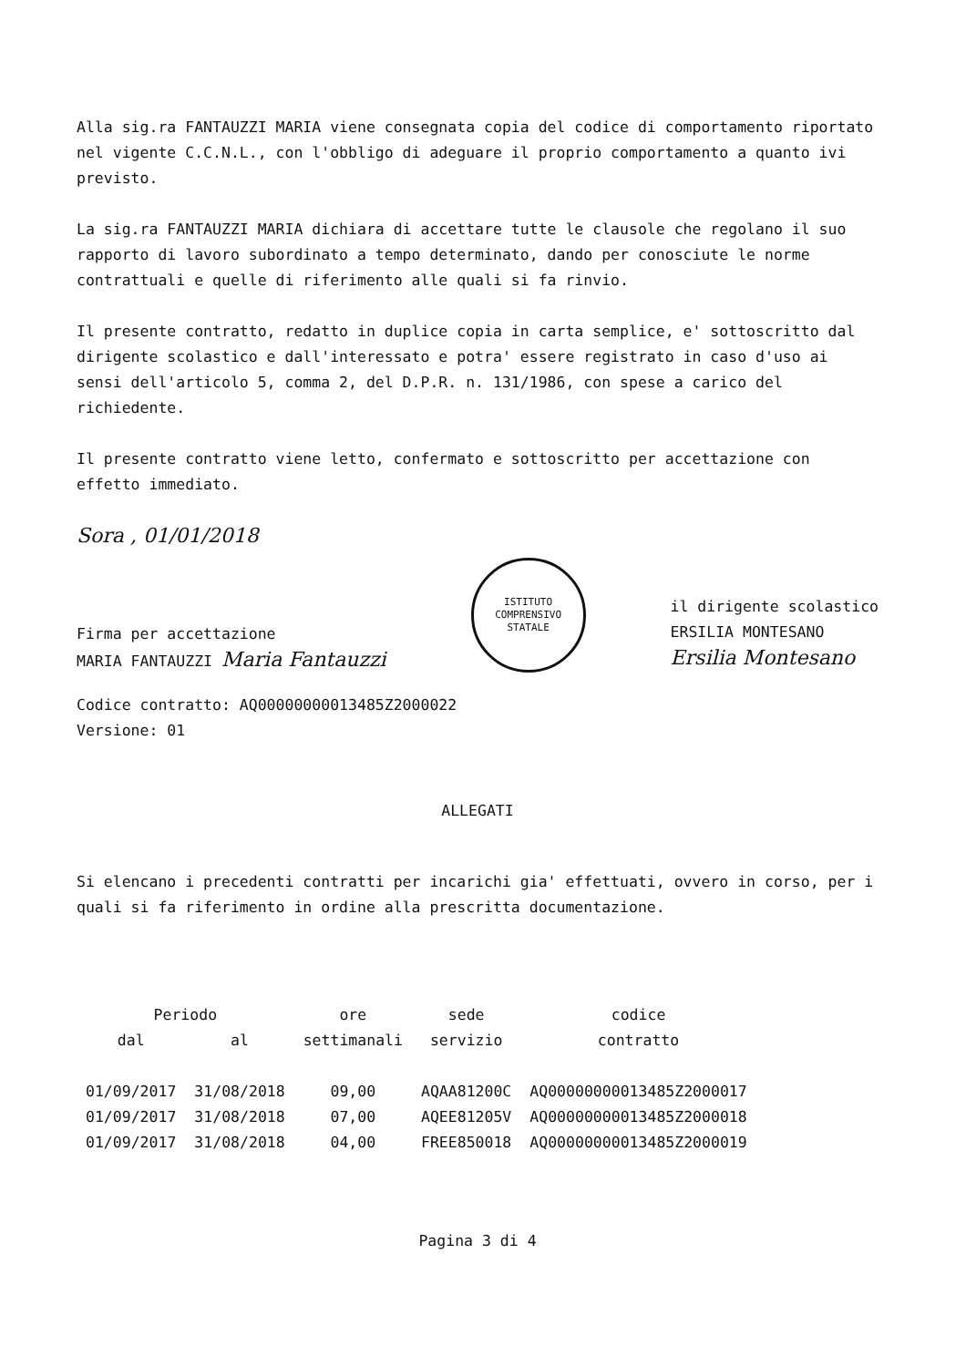Alla sig.ra FANTAUZZI MARIA viene consegnata copia del codice di comportamento riportato nel vigente C.C.N.L., con l'obbligo di adeguare il proprio comportamento a quanto ivi previsto.
La sig.ra FANTAUZZI MARIA dichiara di accettare tutte le clausole che regolano il suo rapporto di lavoro subordinato a tempo determinato, dando per conosciute le norme contrattuali e quelle di riferimento alle quali si fa rinvio.
Il presente contratto, redatto in duplice copia in carta semplice, e' sottoscritto dal dirigente scolastico e dall'interessato e potra' essere registrato in caso d'uso ai sensi dell'articolo 5, comma 2, del D.P.R. n. 131/1986, con spese a carico del richiedente.
Il presente contratto viene letto, confermato e sottoscritto per accettazione con effetto immediato.
Sora , 01/01/2018
Firma per accettazione
MARIA FANTAUZZI Maria Fantauzzi
ISTITUTO COMPRENSIVO STATALE
il dirigente scolastico
ERSILIA MONTESANO
Ersilia Montesano
Codice contratto: AQ00000000013485Z2000022
Versione: 01
ALLEGATI
Si elencano i precedenti contratti per incarichi gia' effettuati, ovvero in corso, per i quali si fa riferimento in ordine alla prescritta documentazione.
| Periodo | | ore | sede | codice |
| --- | --- | --- | --- | --- |
| dal | al | settimanali | servizio | contratto |
| 01/09/2017 | 31/08/2018 | 09,00 | AQAA81200C | AQ00000000013485Z2000017 |
| 01/09/2017 | 31/08/2018 | 07,00 | AQEE81205V | AQ00000000013485Z2000018 |
| 01/09/2017 | 31/08/2018 | 04,00 | FREE850018 | AQ00000000013485Z2000019 |
Pagina 3 di 4